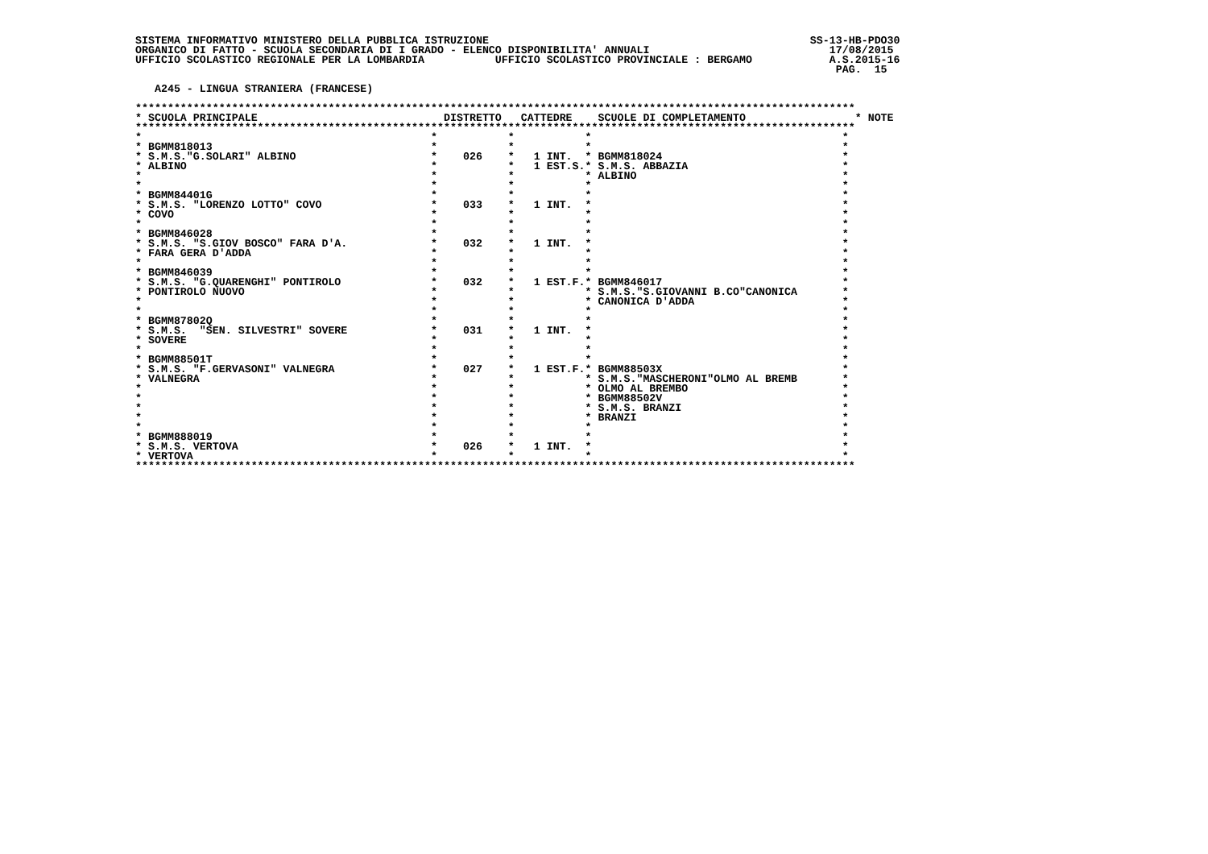SISTEMA INFORMATIVO MINISTERO DELLA PUBBLICA ISTRUZIONE                                                  SS-13-HB-PDO30
ORGANICO DI FATTO - SCUOLA SECONDARIA DI I GRADO - ELENCO DISPONIBILITA' ANNUALI                            17/08/2015
UFFICIO SCOLASTICO REGIONALE PER LA LOMBARDIA           UFFICIO SCOLASTICO PROVINCIALE : BERGAMO            A.S.2015-16
                                                                                                             PAG.  15

   A245 - LINGUA STRANIERA (FRANCESE)

****************************************************************************************************************
* SCUOLA PRINCIPALE                             DISTRETTO   CATTEDRE    SCUOLE DI COMPLETAMENTO                 * NOTE
****************************************************************************************************************
*                                             *           *           *                                       *
* BGMM818013                                  *           *           *                                       *
* S.M.S."G.SOLARI" ALBINO                     *    026    *   1 INT.  * BGMM818024                            *
* ALBINO                                      *           *   1 EST.S.* S.M.S. ABBAZIA                        *
*                                             *           *           * ALBINO                                *
*                                             *           *           *                                       *
* BGMM84401G                                  *           *           *                                       *
* S.M.S. "LORENZO LOTTO" COVO                 *    033    *   1 INT.  *                                       *
* COVO                                        *           *           *                                       *
*                                             *           *           *                                       *
* BGMM846028                                  *           *           *                                       *
* S.M.S. "S.GIOV BOSCO" FARA D'A.             *    032    *   1 INT.  *                                       *
* FARA GERA D'ADDA                            *           *           *                                       *
*                                             *           *           *                                       *
* BGMM846039                                  *           *           *                                       *
* S.M.S. "G.QUARENGHI" PONTIROLO              *    032    *   1 EST.F.* BGMM846017                            *
* PONTIROLO NUOVO                             *           *           * S.M.S."S.GIOVANNI B.CO"CANONICA       *
*                                             *           *           * CANONICA D'ADDA                       *
*                                             *           *           *                                       *
* BGMM87802Q                                  *           *           *                                       *
* S.M.S.  "SEN. SILVESTRI" SOVERE             *    031    *   1 INT.  *                                       *
* SOVERE                                      *           *           *                                       *
*                                             *           *           *                                       *
* BGMM88501T                                  *           *           *                                       *
* S.M.S. "F.GERVASONI" VALNEGRA               *    027    *   1 EST.F.* BGMM88503X                            *
* VALNEGRA                                    *           *           * S.M.S."MASCHERONI"OLMO AL BREMB       *
*                                             *           *           * OLMO AL BREMBO                        *
*                                             *           *           * BGMM88502V                            *
*                                             *           *           * S.M.S. BRANZI                         *
*                                             *           *           * BRANZI                                *
*                                             *           *           *                                       *
* BGMM888019                                  *           *           *                                       *
* S.M.S. VERTOVA                              *    026    *   1 INT.  *                                       *
* VERTOVA                                     *           *           *                                       *
****************************************************************************************************************